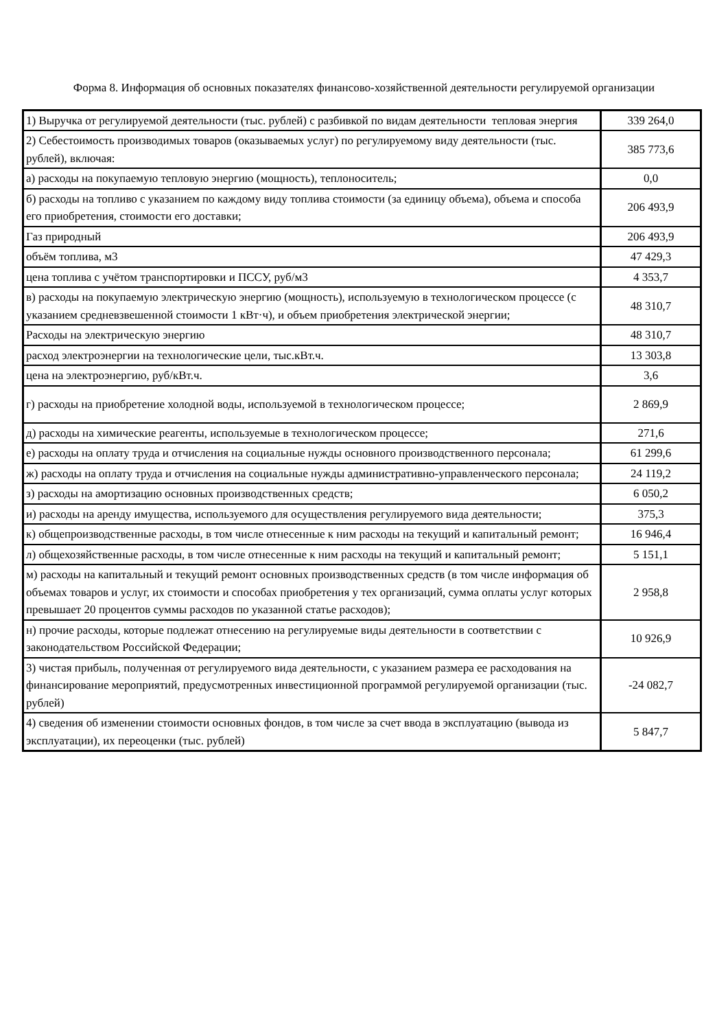Форма 8. Информация об основных показателях финансово-хозяйственной деятельности регулируемой организации
| 1) Выручка от регулируемой деятельности (тыс. рублей) с разбивкой по видам деятельности тепловая энергия | 339 264,0 |
| 2) Себестоимость производимых товаров (оказываемых услуг) по регулируемому виду деятельности (тыс. рублей), включая: | 385 773,6 |
| а) расходы на покупаемую тепловую энергию (мощность), теплоноситель; | 0,0 |
| б) расходы на топливо с указанием по каждому виду топлива стоимости (за единицу объема), объема и способа его приобретения, стоимости его доставки; | 206 493,9 |
| Газ природный | 206 493,9 |
| объём топлива, м3 | 47 429,3 |
| цена топлива с учётом транспортировки и ПССУ, руб/м3 | 4 353,7 |
| в) расходы на покупаемую электрическую энергию (мощность), используемую в технологическом процессе (с указанием средневзвешенной стоимости 1 кВт·ч), и объем приобретения электрической энергии; | 48 310,7 |
| Расходы на электрическую энергию | 48 310,7 |
| расход электроэнергии на технологические цели, тыс.кВт.ч. | 13 303,8 |
| цена на электроэнергию, руб/кВт.ч. | 3,6 |
| г) расходы на приобретение холодной воды, используемой в технологическом процессе; | 2 869,9 |
| д) расходы на химические реагенты, используемые в технологическом процессе; | 271,6 |
| е) расходы на оплату труда и отчисления на социальные нужды основного производственного персонала; | 61 299,6 |
| ж) расходы на оплату труда и отчисления на социальные нужды административно-управленческого персонала; | 24 119,2 |
| з) расходы на амортизацию основных производственных средств; | 6 050,2 |
| и) расходы на аренду имущества, используемого для осуществления регулируемого вида деятельности; | 375,3 |
| к) общепроизводственные расходы, в том числе отнесенные к ним расходы на текущий и капитальный ремонт; | 16 946,4 |
| л) общехозяйственные расходы, в том числе отнесенные к ним расходы на текущий и капитальный ремонт; | 5 151,1 |
| м) расходы на капитальный и текущий ремонт основных производственных средств (в том числе информация об объемах товаров и услуг, их стоимости и способах приобретения у тех организаций, сумма оплаты услуг которых превышает 20 процентов суммы расходов по указанной статье расходов); | 2 958,8 |
| н) прочие расходы, которые подлежат отнесению на регулируемые виды деятельности в соответствии с законодательством Российской Федерации; | 10 926,9 |
| 3) чистая прибыль, полученная от регулируемого вида деятельности, с указанием размера ее расходования на финансирование мероприятий, предусмотренных инвестиционной программой регулируемой организации (тыс. рублей) | -24 082,7 |
| 4) сведения об изменении стоимости основных фондов, в том числе за счет ввода в эксплуатацию (вывода из эксплуатации), их переоценки (тыс. рублей) | 5 847,7 |